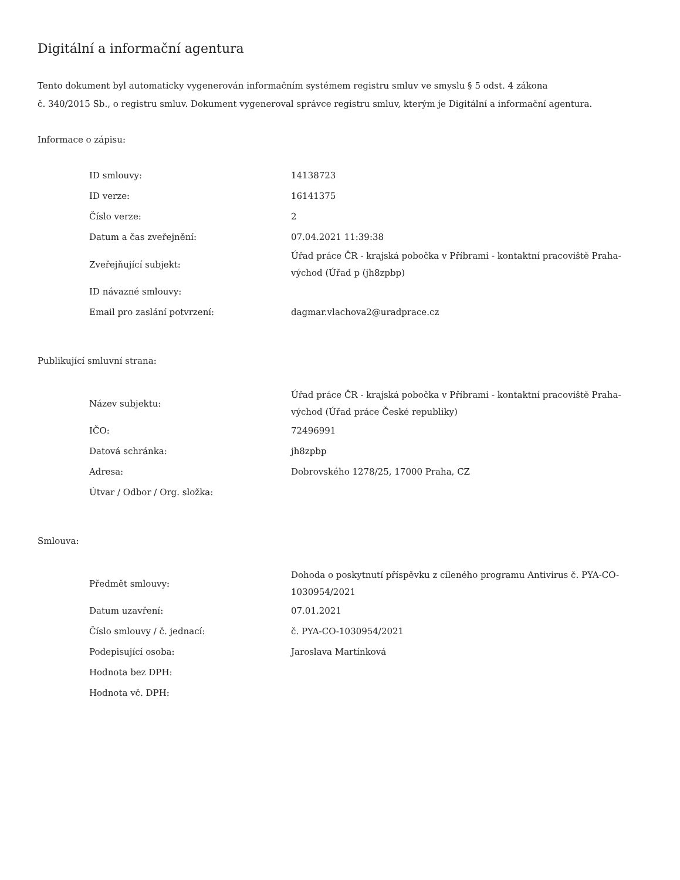Digitální a informační agentura
Tento dokument byl automaticky vygenerován informačním systémem registru smluv ve smyslu § 5 odst. 4 zákona
č. 340/2015 Sb., o registru smluv. Dokument vygeneroval správce registru smluv, kterým je Digitální a informační agentura.
Informace o zápisu:
| ID smlouvy: | 14138723 |
| ID verze: | 16141375 |
| Číslo verze: | 2 |
| Datum a čas zveřejnění: | 07.04.2021 11:39:38 |
| Zveřejňující subjekt: | Úřad práce ČR - krajská pobočka v Příbrami - kontaktní pracoviště Praha-východ (Úřad p (jh8zpbp) |
| ID návazné smlouvy: | |
| Email pro zaslání potvrzení: | dagmar.vlachova2@uradprace.cz |
Publikující smluvní strana:
| Název subjektu: | Úřad práce ČR - krajská pobočka v Příbrami - kontaktní pracoviště Praha-východ (Úřad práce České republiky) |
| IČO: | 72496991 |
| Datová schránka: | jh8zpbp |
| Adresa: | Dobrovského 1278/25, 17000 Praha, CZ |
| Útvar / Odbor / Org. složka: | |
Smlouva:
| Předmět smlouvy: | Dohoda o poskytnutí příspěvku z cíleného programu Antivirus č. PYA-CO-1030954/2021 |
| Datum uzavření: | 07.01.2021 |
| Číslo smlouvy / č. jednací: | č. PYA-CO-1030954/2021 |
| Podepisující osoba: | Jaroslava Martínková |
| Hodnota bez DPH: | |
| Hodnota vč. DPH: | |